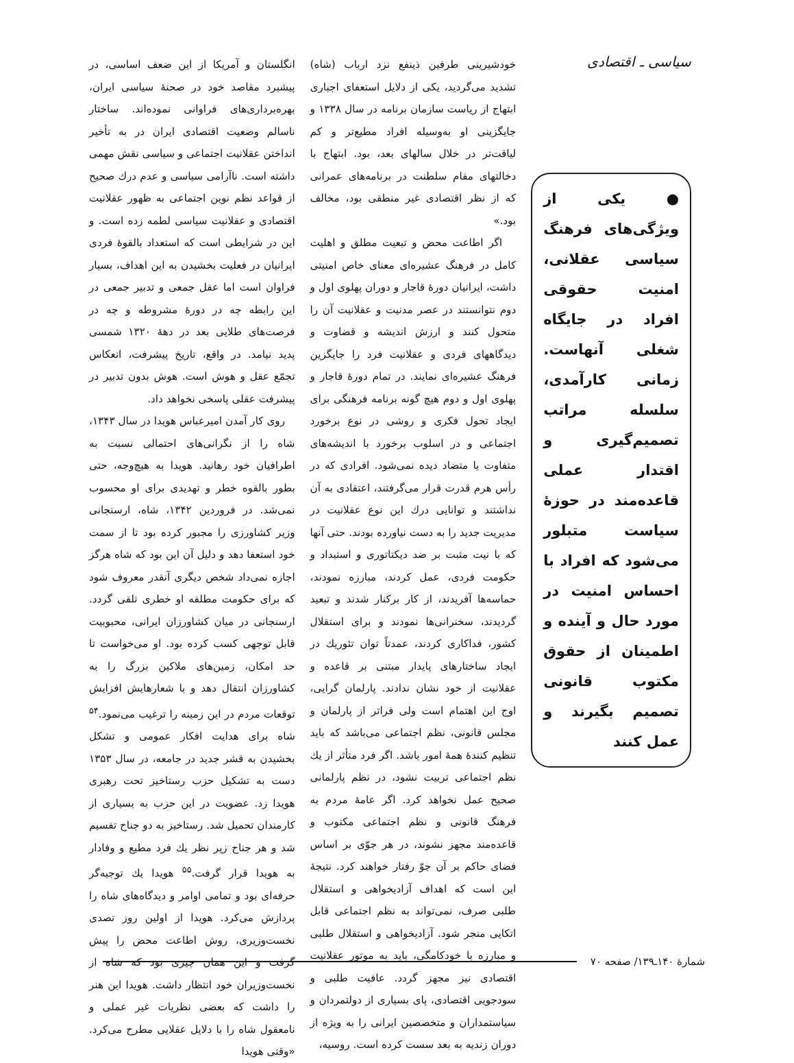سیاسی ـ اقتصادی
● یکی از ویژگی‌های فرهنگ سیاسی عقلانی، امنیت حقوقی افراد در جایگاه شغلی آنهاست. زمانی کارآمدی، سلسله مراتب تصمیم‌گیری و اقتدار عملی قاعده‌مند در حوزهٔ سیاست متبلور می‌شود که افراد با احساس امنیت در مورد حال و آینده و اطمینان از حقوق مکتوب قانونی تصمیم بگیرند و عمل کنند
خودشیرینی طرفین ذینفع نزد ارباب (شاه) تشدید می‌گردید، یکی از دلایل استعفای اجباری ابتهاج از ریاست سازمان برنامه در سال ۱۳۳۸ و جایگزینی او به‌وسیله افراد مطیع‌تر و کم لیاقت‌تر در خلال سالهای بعد، بود. ابتهاج با دخالتهای مقام سلطنت در برنامه‌های عمرانی که از نظر اقتصادی غیر منطقی بود، مخالف بود.»
اگر اطاعت محض و تبعیت مطلق و اهلیت کامل در فرهنگ عشیره‌ای معنای خاص امنیتی داشت، ایرانیان دورهٔ قاجار و دوران پهلوی اول و دوم نتوانستند در عصر مدنیت و عقلانیت آن را متحول کنند و ارزش اندیشه و قضاوت و دیدگاههای فردی و عقلانیت فرد را جایگزین فرهنگ عشیره‌ای نمایند. در تمام دورهٔ قاجار و پهلوی اول و دوم هیچ گونه برنامه فرهنگی برای ایجاد تحول فکری و روشی در نوع برخورد اجتماعی و در اسلوب برخورد با اندیشه‌های متفاوت یا متضاد دیده نمی‌شود. افرادی که در رأس هرم قدرت قرار می‌گرفتند، اعتقادی به آن نداشتند و توانایی درك این نوع عقلانیت در مدیریت جدید را به دست نیاورده بودند. حتی آنها که با نیت مثبت بر ضد دیکتاتوری و استبداد و حکومت فردی، عمل کردند، مبارزه نمودند، حماسه‌ها آفریدند، از کار برکنار شدند و تبعید گردیدند، سخنرانی‌ها نمودند و برای استقلال کشور، فداکاری کردند، عمدتاً توان تئوریك در ایجاد ساختارهای پایدار مبتنی بر قاعده و عقلانیت از خود نشان ندادند. پارلمان گرایی، اوج این اهتمام است ولی فراتر از پارلمان و مجلس قانونی، نظم اجتماعی می‌باشد که باید تنظیم کنندهٔ همهٔ امور باشد. اگر فرد متأثر از یك نظم اجتماعی تربیت نشود، در نظم پارلمانی صحیح عمل نخواهد کرد. اگر عامهٔ مردم به فرهنگ قانونی و نظم اجتماعی مکتوب و قاعده‌مند مجهز نشوند، در هر جوّی بر اساس فضای حاکم بر آن جوّ رفتار خواهند کرد. نتیجهٔ این است که اهداف آزادیخواهی و استقلال طلبی صرف، نمی‌تواند به نظم اجتماعی قابل اتکایی منجر شود. آزادیخواهی و استقلال طلبی و مبارزه با خودکامگی، باید به موتور عقلانیت اقتصادی نیز مجهز گردد. عافیت طلبی و سودجویی اقتصادی، پای بسیاری از دولتمردان و سیاستمداران و متخصصین ایرانی را به ویژه از دوران زندیه به بعد سست کرده است. روسیه،
انگلستان و آمریکا از این ضعف اساسی، در پیشبرد مقاصد خود در صحنهٔ سیاسی ایران، بهره‌برداری‌های فراوانی نموده‌اند. ساختار ناسالم وضعیت اقتصادی ایران در به تأخیر انداختن عقلانیت اجتماعی و سیاسی نقش مهمی داشته است. ناآرامی سیاسی و عدم درك صحیح از قواعد نظم نوین اجتماعی به ظهور عقلانیت اقتصادی و عقلانیت سیاسی لطمه زده است. و این در شرایطی است که استعداد بالقوهٔ فردی ایرانیان در فعلیت بخشیدن به این اهداف، بسیار فراوان است اما عقل جمعی و تدبیر جمعی در این رابطه چه در دورهٔ مشروطه و چه در فرصت‌های طلایی بعد در دههٔ ۱۳۲۰ شمسی پدید نیامد. در واقع، تاریخ پیشرفت، انعکاس تجمّع عقل و هوش است. هوش بدون تدبیر در پیشرفت عقلی پاسخی نخواهد داد.
روی کار آمدن امیرعباس هویدا در سال ۱۳۴۳، شاه را از نگرانی‌های احتمالی نسبت به اطرافیان خود رهانید. هویدا به هیچ‌وجه، حتی بطور بالقوه خطر و تهدیدی برای او محسوب نمی‌شد. در فروردین ۱۳۴۲، شاه، ارسنجانی وزیر کشاورزی را مجبور کرده بود تا از سمت خود استعفا دهد و دلیل آن این بود که شاه هرگز اجازه نمی‌داد شخص دیگری آنقدر معروف شود که برای حکومت مطلقه او خطری تلقی گردد. ارسنجانی در میان کشاورزان ایرانی، محبوبیت قابل توجهی کسب کرده بود. او می‌خواست تا حد امکان، زمین‌های ملاکین بزرگ را به کشاورزان انتقال دهد و با شعارهایش افزایش توقعات مردم در این زمینه را ترغیب می‌نمود.<sup>۵۴</sup> شاه برای هدایت افکار عمومی و تشکل بخشیدن به قشر جدید در جامعه، در سال ۱۳۵۳ دست به تشکیل حزب رستاخیز تحت رهبری هویدا زد. عضویت در این حزب به بسیاری از کارمندان تحمیل شد. رستاخیز به دو جناح تقسیم شد و هر جناح زیر نظر یك فرد مطیع و وفادار به هویدا قرار گرفت.<sup>۵۵</sup> هویدا یك توجیه‌گر حرفه‌ای بود و تمامی اوامر و دیدگاه‌های شاه را پردازش می‌کرد. هویدا از اولین روز تصدی نخست‌وزیری، روش اطاعت محض را پیش گرفت و این همان چیزی بود که شاه از نخست‌وزیران خود انتظار داشت. هویدا این هنر را داشت که بعضی نظریات غیر عملی و نامعقول شاه را با دلایل عقلایی مطرح می‌کرد. «وقتی هویدا
شمارهٔ ۱۴۰ـ۱۳۹/ صفحه ۷۰